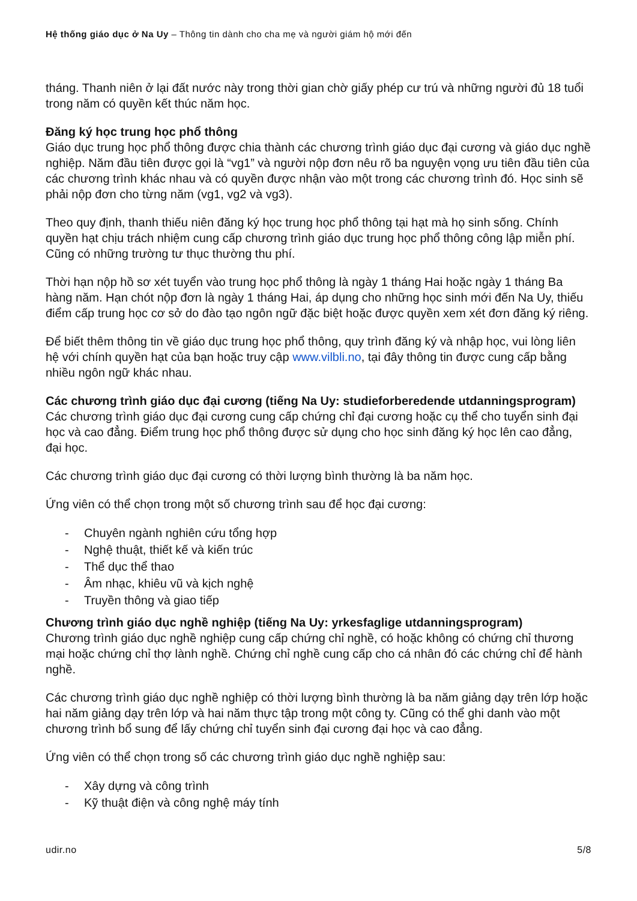Hệ thống giáo dục ở Na Uy – Thông tin dành cho cha mẹ và người giám hộ mới đến
tháng. Thanh niên ở lại đất nước này trong thời gian chờ giấy phép cư trú và những người đủ 18 tuổi trong năm có quyền kết thúc năm học.
Đăng ký học trung học phổ thông
Giáo dục trung học phổ thông được chia thành các chương trình giáo dục đại cương và giáo dục nghề nghiệp. Năm đầu tiên được gọi là “vg1” và người nộp đơn nêu rõ ba nguyện vọng ưu tiên đầu tiên của các chương trình khác nhau và có quyền được nhận vào một trong các chương trình đó. Học sinh sẽ phải nộp đơn cho từng năm (vg1, vg2 và vg3).
Theo quy định, thanh thiếu niên đăng ký học trung học phổ thông tại hạt mà họ sinh sống. Chính quyền hạt chịu trách nhiệm cung cấp chương trình giáo dục trung học phổ thông công lập miễn phí. Cũng có những trường tư thục thường thu phí.
Thời hạn nộp hồ sơ xét tuyển vào trung học phổ thông là ngày 1 tháng Hai hoặc ngày 1 tháng Ba hàng năm. Hạn chót nộp đơn là ngày 1 tháng Hai, áp dụng cho những học sinh mới đến Na Uy, thiếu điểm cấp trung học cơ sở do đào tạo ngôn ngữ đặc biệt hoặc được quyền xem xét đơn đăng ký riêng.
Để biết thêm thông tin về giáo dục trung học phổ thông, quy trình đăng ký và nhập học, vui lòng liên hệ với chính quyền hạt của bạn hoặc truy cập www.vilbli.no, tại đây thông tin được cung cấp bằng nhiều ngôn ngữ khác nhau.
Các chương trình giáo dục đại cương (tiếng Na Uy: studieforberedende utdanningsprogram)
Các chương trình giáo dục đại cương cung cấp chứng chỉ đại cương hoặc cụ thể cho tuyển sinh đại học và cao đẳng. Điểm trung học phổ thông được sử dụng cho học sinh đăng ký học lên cao đẳng, đại học.
Các chương trình giáo dục đại cương có thời lượng bình thường là ba năm học.
Ứng viên có thể chọn trong một số chương trình sau để học đại cương:
- Chuyên ngành nghiên cứu tổng hợp
- Nghệ thuật, thiết kế và kiến trúc
- Thể dục thể thao
- Âm nhạc, khiêu vũ và kịch nghệ
- Truyền thông và giao tiếp
Chương trình giáo dục nghề nghiệp (tiếng Na Uy: yrkesfaglige utdanningsprogram)
Chương trình giáo dục nghề nghiệp cung cấp chứng chỉ nghề, có hoặc không có chứng chỉ thương mại hoặc chứng chỉ thợ lành nghề. Chứng chỉ nghề cung cấp cho cá nhân đó các chứng chỉ để hành nghề.
Các chương trình giáo dục nghề nghiệp có thời lượng bình thường là ba năm giảng dạy trên lớp hoặc hai năm giảng dạy trên lớp và hai năm thực tập trong một công ty. Cũng có thể ghi danh vào một chương trình bổ sung để lấy chứng chỉ tuyển sinh đại cương đại học và cao đẳng.
Ứng viên có thể chọn trong số các chương trình giáo dục nghề nghiệp sau:
- Xây dựng và công trình
- Kỹ thuật điện và công nghệ máy tính
udir.no 5/8